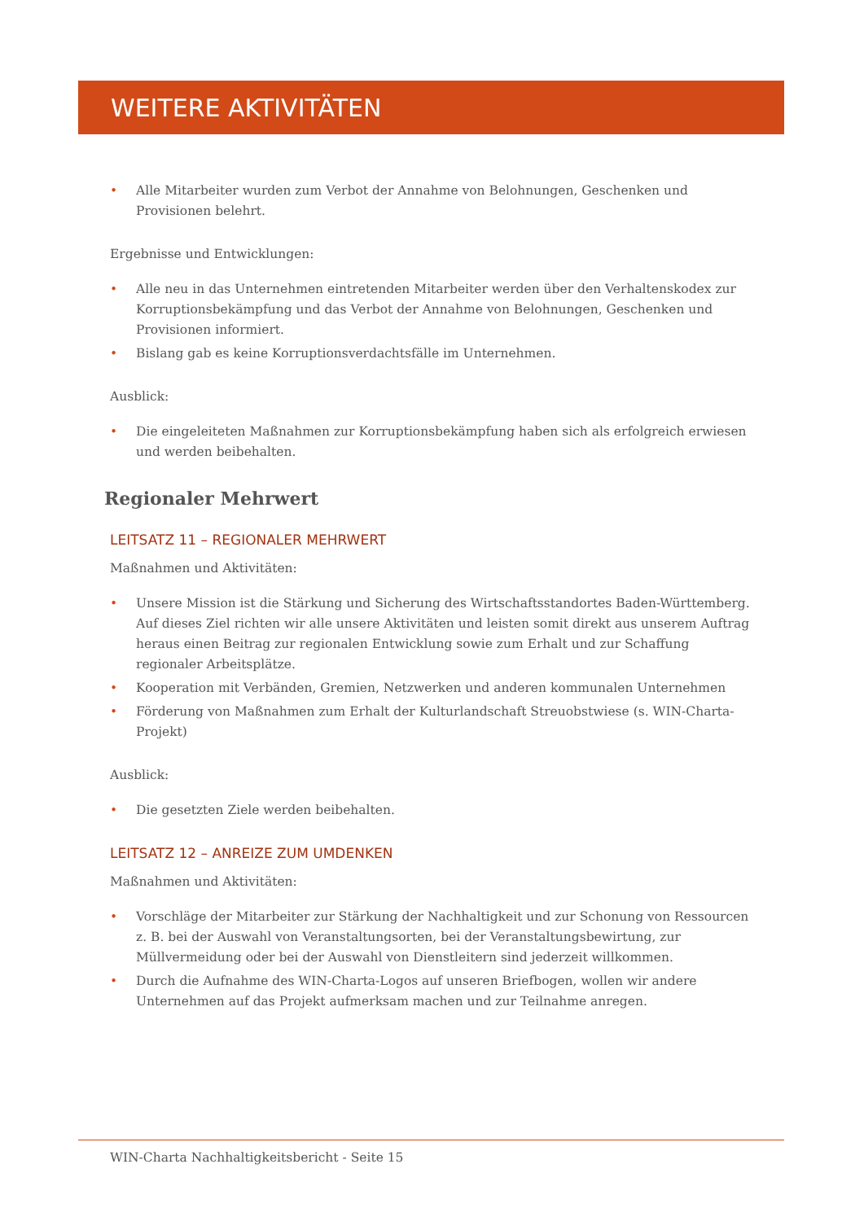WEITERE AKTIVITÄTEN
• Alle Mitarbeiter wurden zum Verbot der Annahme von Belohnungen, Geschenken und Provisionen belehrt.
Ergebnisse und Entwicklungen:
• Alle neu in das Unternehmen eintretenden Mitarbeiter werden über den Verhaltenskodex zur Korruptionsbekämpfung und das Verbot der Annahme von Belohnungen, Geschenken und Provisionen informiert.
• Bislang gab es keine Korruptionsverdachtsfälle im Unternehmen.
Ausblick:
• Die eingeleiteten Maßnahmen zur Korruptionsbekämpfung haben sich als erfolgreich erwiesen und werden beibehalten.
Regionaler Mehrwert
LEITSATZ 11 – REGIONALER MEHRWERT
Maßnahmen und Aktivitäten:
• Unsere Mission ist die Stärkung und Sicherung des Wirtschaftsstandortes Baden-Württemberg. Auf dieses Ziel richten wir alle unsere Aktivitäten und leisten somit direkt aus unserem Auftrag heraus einen Beitrag zur regionalen Entwicklung sowie zum Erhalt und zur Schaffung regionaler Arbeitsplätze.
• Kooperation mit Verbänden, Gremien, Netzwerken und anderen kommunalen Unternehmen
• Förderung von Maßnahmen zum Erhalt der Kulturlandschaft Streuobstwiese (s. WIN-Charta-Projekt)
Ausblick:
• Die gesetzten Ziele werden beibehalten.
LEITSATZ 12 – ANREIZE ZUM UMDENKEN
Maßnahmen und Aktivitäten:
• Vorschläge der Mitarbeiter zur Stärkung der Nachhaltigkeit und zur Schonung von Ressourcen z. B. bei der Auswahl von Veranstaltungsorten, bei der Veranstaltungsbewirtung, zur Müllvermeidung oder bei der Auswahl von Dienstleitern sind jederzeit willkommen.
• Durch die Aufnahme des WIN-Charta-Logos auf unseren Briefbogen, wollen wir andere Unternehmen auf das Projekt aufmerksam machen und zur Teilnahme anregen.
WIN-Charta Nachhaltigkeitsbericht - Seite 15